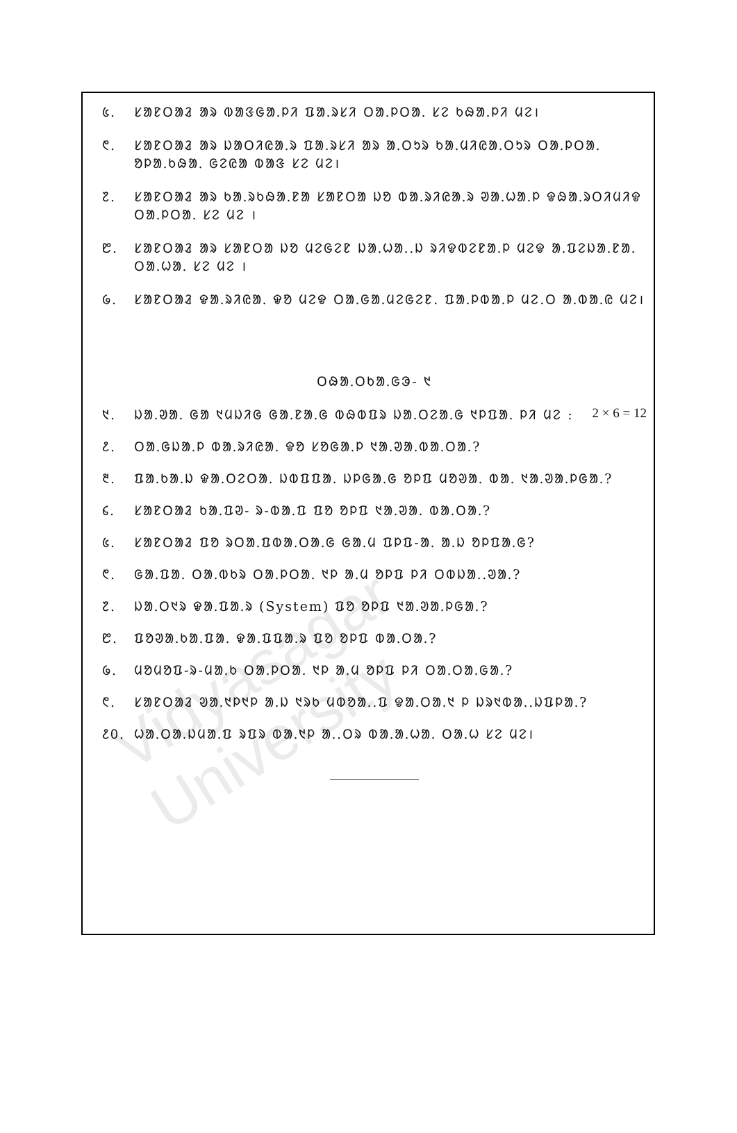᱕. ᱥᱟᱱᱛᱟᱲ ᱟᱨ ᱵᱟᱝᱜᱟᱹᱞᱤ ᱯᱟᱹᱨᱥᱤ ᱛᱟᱹᱞᱛᱟᱹ ᱥᱮ ᱠᱷᱟᱹᱞᱤ ᱢᱮ।
᱖. ᱥᱟᱱᱛᱟᱲ ᱟᱨ ᱡᱟᱛᱤᱭᱟᱹᱨ ᱯᱟᱹᱨᱥᱤ ᱟᱨ ᱟᱹᱛᱩᱨ ᱠᱟᱹᱢᱤᱭᱟᱹᱛᱩᱨ ᱛᱟᱹᱞᱛᱟᱹ ᱚᱞᱟᱹᱠᱷᱟᱹ ᱜᱮᱭᱟ ᱵᱟᱝ ᱥᱮ ᱢᱮ।
᱗. ᱥᱟᱱᱛᱟᱲ ᱟᱨ ᱠᱟᱹᱨᱠᱷᱟᱹᱱᱟ ᱥᱟᱱᱛᱟ ᱡᱚ ᱵᱟᱹᱨᱤᱭᱟᱹᱨ ᱣᱟᱹᱦᱟᱹᱞ ᱫᱷᱟᱹᱨᱛᱤᱢᱤᱫ ᱛᱟᱹᱞᱛᱟᱹ ᱥᱮ ᱢᱮ ।
᱘. ᱥᱟᱱᱛᱟᱲ ᱟᱨ ᱥᱟᱱᱛᱟ ᱡᱚ ᱢᱮᱜᱮᱱ ᱡᱟᱹᱦᱟᱹ.ᱡ ᱨᱤᱫᱵᱮᱱᱟᱹᱞ ᱢᱮᱫ ᱟᱹᱯᱮᱡᱟᱹᱱᱟᱹ ᱛᱟᱹᱦᱟᱹ ᱥᱮ ᱢᱮ ।
᱙. ᱥᱟᱱᱛᱟᱲ ᱫᱟᱹᱨᱤᱭᱟᱹ ᱫᱚ ᱢᱮᱫ ᱛᱟᱹᱜᱟᱹᱢᱮᱜᱮᱱ. ᱯᱟᱹᱞᱵᱟᱹᱞ ᱢᱮ.ᱛ ᱟᱹᱵᱟᱹᱭ ᱢᱮ।
ᱛᱷᱟᱹᱛᱠᱟᱹᱜᱳ- ᱑
᱑. ᱡᱟᱹᱣᱟᱹ ᱜᱟ ᱑ᱢᱡᱤᱜ ᱜᱟᱹᱱᱟᱹᱜ ᱵᱷᱵᱯᱨ ᱡᱟᱹᱛᱮᱟᱹᱜ ᱑ᱞᱯᱟᱹ ᱞᱤ ᱢᱮ : 2 × 6 = 12
᱒. ᱛᱟᱹᱜᱡᱟᱹᱞ ᱵᱟᱹᱨᱤᱭᱟᱹ ᱫᱚ ᱥᱚᱜᱟᱹᱞ ᱑ᱟᱹᱣᱟᱹᱵᱟᱹᱛᱟᱹ?
᱓. ᱯᱟᱹᱠᱟᱹᱡ ᱫᱟᱹᱛᱮᱛᱟᱹ ᱡᱵᱯᱯᱟᱹ ᱡᱞᱜᱟᱹᱜ ᱚᱞᱯ ᱢᱚᱣᱟᱹ ᱵᱟᱹ ᱑ᱟᱹᱣᱟᱹᱞᱜᱟᱹ?
᱔. ᱥᱟᱱᱛᱟᱲ ᱠᱟᱹᱯᱣ- ᱨ-ᱵᱟᱹᱯ ᱯᱚ ᱚᱞᱯ ᱑ᱟᱹᱣᱟᱹ ᱵᱟᱹᱛᱟᱹ?
᱕. ᱥᱟᱱᱛᱟᱲ ᱯᱚ ᱨᱛᱟᱹᱯᱵᱟᱹᱛᱟᱹᱜ ᱜᱟᱹᱢ ᱯᱞᱯ-ᱟᱹ ᱟᱹᱡ ᱚᱞᱯᱟᱹᱜ?
᱖. ᱜᱟᱹᱯᱟᱹ ᱛᱟᱹᱵᱠᱨ ᱛᱟᱹᱞᱛᱟᱹ ᱑ᱞ ᱟᱹᱢ ᱚᱞᱯ ᱞᱤ ᱛᱵᱡᱟᱹ.ᱣᱟᱹ?
᱗. ᱡᱟᱹᱛ᱑ᱨ ᱫᱟᱹᱯᱟᱹᱨ (System) ᱯᱚ ᱚᱞᱯ ᱑ᱟᱹᱣᱟᱹᱞᱜᱟᱹ?
᱘. ᱯᱚᱣᱟᱹᱠᱟᱹᱯᱟᱹ ᱫᱟᱹᱯᱯᱟᱹᱨ ᱯᱚ ᱚᱞᱯ ᱵᱟᱹᱛᱟᱹ?
᱙. ᱢᱚᱢᱚᱯ-ᱨ-ᱢᱟᱹᱠ ᱛᱟᱹᱞᱛᱟᱹ ᱑ᱞ ᱟᱹᱢ ᱚᱞᱯ ᱞᱤ ᱛᱟᱹᱛᱟᱹᱜᱟᱹ?
᱖. ᱥᱟᱱᱛᱟᱲ ᱣᱟᱹ᱑ᱞ᱑ᱞ ᱟᱹᱡ ᱑ᱨᱠ ᱢᱵᱚᱟᱹ.ᱯ ᱫᱟᱹᱛᱟᱹ᱑ ᱞ ᱡᱨ᱑ᱵᱟᱹ.ᱡᱯᱞᱟᱹ?
᱒᱐. ᱦᱟᱹᱛᱟᱹᱡᱢᱟᱹᱯ ᱨᱯᱨ ᱵᱟᱹ᱑ᱞ ᱟᱹ.ᱛᱨ ᱵᱟᱹᱟᱹᱦᱟᱹ ᱛᱟᱹᱦ ᱥᱮ ᱢᱮ।
Vidyasagar University